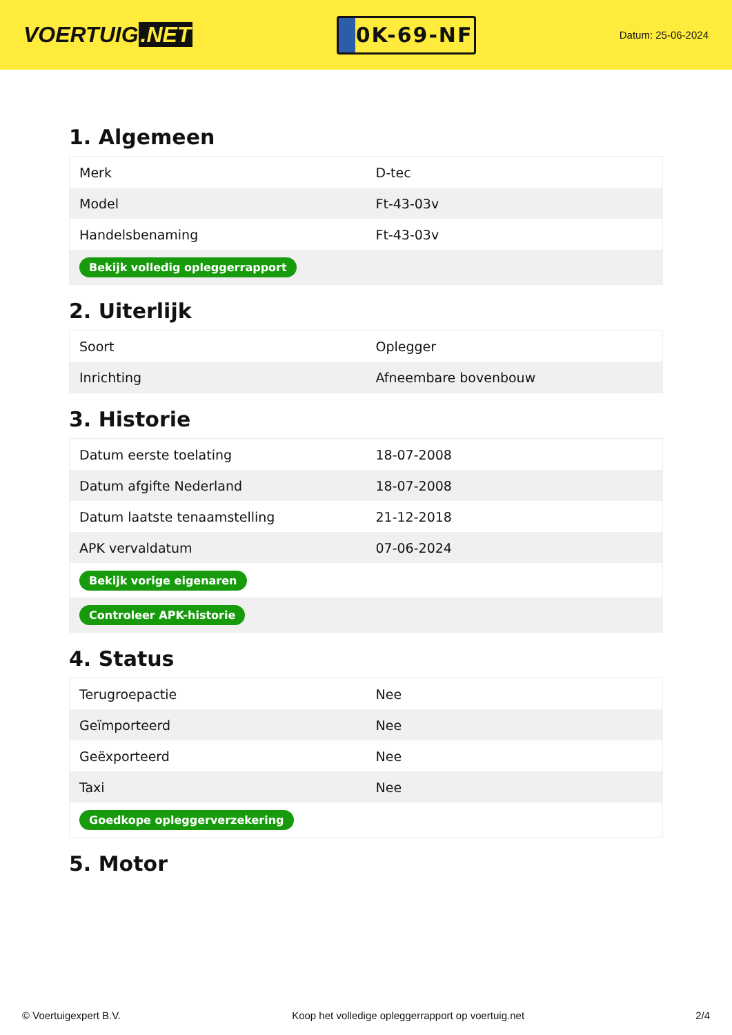VOERTUIG.NET
0K-69-NF
Datum: 25-06-2024
1. Algemeen
| Merk | D-tec |
| Model | Ft-43-03v |
| Handelsbenaming | Ft-43-03v |
| Bekijk volledig opleggerrapport | |
2. Uiterlijk
| Soort | Oplegger |
| Inrichting | Afneembare bovenbouw |
3. Historie
| Datum eerste toelating | 18-07-2008 |
| Datum afgifte Nederland | 18-07-2008 |
| Datum laatste tenaamstelling | 21-12-2018 |
| APK vervaldatum | 07-06-2024 |
| Bekijk vorige eigenaren | |
| Controleer APK-historie | |
4. Status
| Terugroepactie | Nee |
| Geïmporteerd | Nee |
| Geëxporteerd | Nee |
| Taxi | Nee |
| Goedkope opleggerverzekering | |
5. Motor
© Voertuigexpert B.V. Koop het volledige opleggerrapport op voertuig.net 2/4